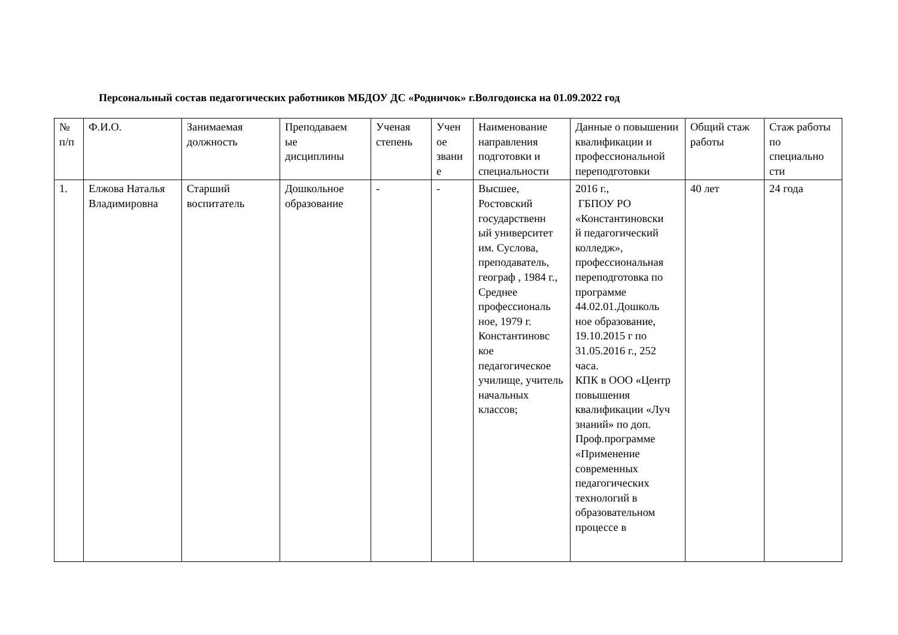Персональный состав педагогических работников МБДОУ ДС «Родничок» г.Волгодонска на 01.09.2022 год
| № п/п | Ф.И.О. | Занимаемая должность | Преподаваем ые дисциплины | Ученая степень | Учен ое звани е | Наименование направления подготовки и специальности | Данные о повышении квалификации и профессиональной переподготовки | Общий стаж работы | Стаж работы по специально сти |
| --- | --- | --- | --- | --- | --- | --- | --- | --- | --- |
| 1. | Елжова Наталья Владимировна | Старший воспитатель | Дошкольное образование | - | - | Высшее, Ростовский государственн ый университет им. Суслова, преподаватель, географ , 1984 г., Среднее профессиональ ное, 1979 г. Константиновс кое педагогическое училище, учитель начальных классов; | 2016 г., ГБПОУ РО «Константиновски й педагогический колледж», профессиональная переподготовка по программе 44.02.01.Дошколь ное образование, 19.10.2015 г по 31.05.2016 г., 252 часа. КПК в ООО «Центр повышения квалификации «Луч знаний» по доп. Проф.программе «Применение современных педагогических технологий в образовательном процессе в | 40 лет | 24 года |